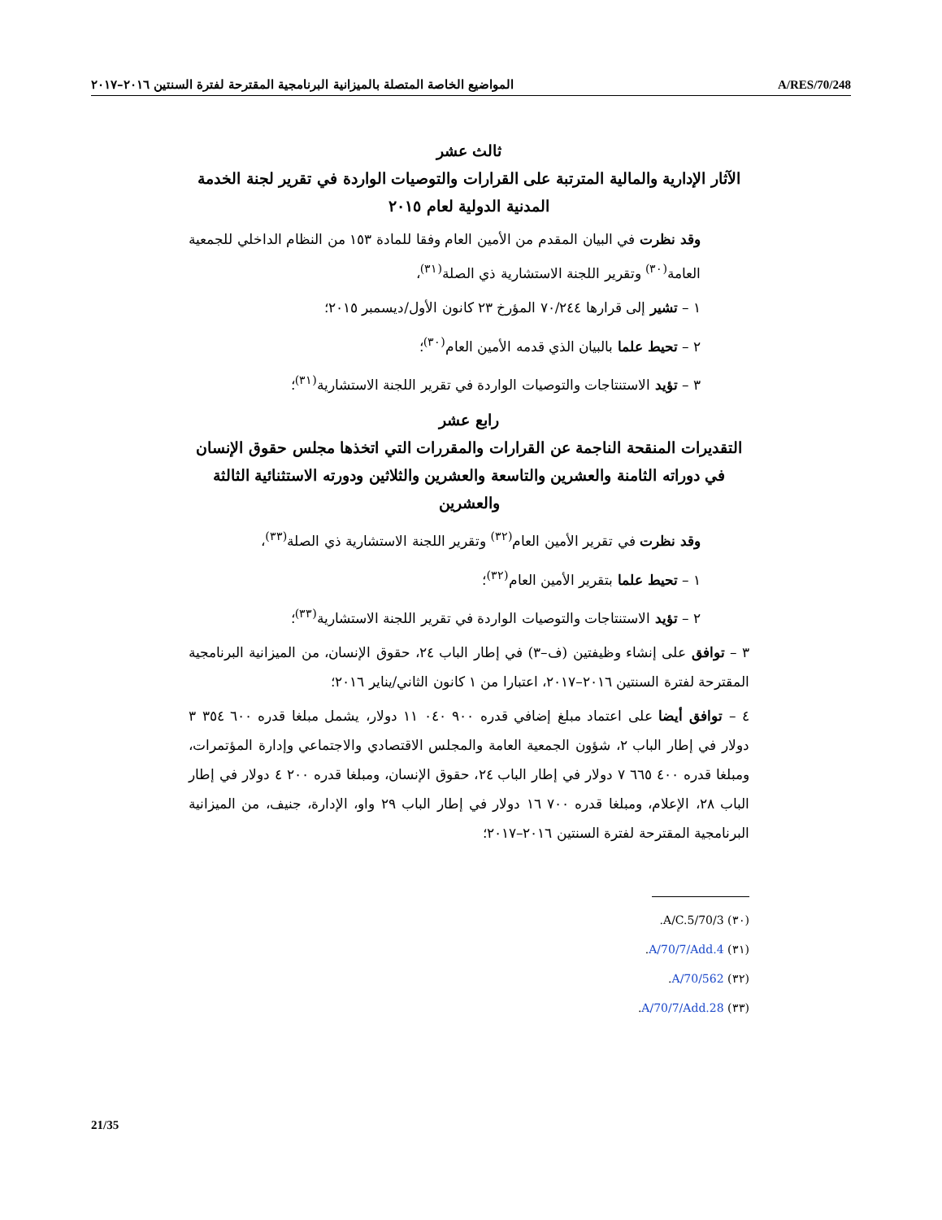المواضيع الخاصة المتصلة بالميزانية البرنامجية المقترحة لفترة السنتين ٢٠١٦–٢٠١٧
A/RES/70/248
ثالث عشر
الآثار الإدارية والمالية المترتبة على القرارات والتوصيات الواردة في تقرير لجنة الخدمة المدنية الدولية لعام ٢٠١٥
وقد نظرت في البيان المقدم من الأمين العام وفقا للمادة ١٥٣ من النظام الداخلي للجمعية العامة<sup>(٣٠)</sup> وتقرير اللجنة الاستشارية ذي الصلة<sup>(٣١)</sup>،
١ – تشير إلى قرارها ٧٠/٢٤٤ المؤرخ ٢٣ كانون الأول/ديسمبر ٢٠١٥؛
٢ – تحيط علما بالبيان الذي قدمه الأمين العام<sup>(٣٠)</sup>؛
٣ – تؤيد الاستنتاجات والتوصيات الواردة في تقرير اللجنة الاستشارية<sup>(٣١)</sup>؛
رابع عشر
التقديرات المنقحة الناجمة عن القرارات والمقررات التي اتخذها مجلس حقوق الإنسان في دوراته الثامنة والعشرين والتاسعة والعشرين والثلاثين ودورته الاستثنائية الثالثة والعشرين
وقد نظرت في تقرير الأمين العام<sup>(٣٢)</sup> وتقرير اللجنة الاستشارية ذي الصلة<sup>(٣٣)</sup>،
١ – تحيط علما بتقرير الأمين العام<sup>(٣٢)</sup>؛
٢ – تؤيد الاستنتاجات والتوصيات الواردة في تقرير اللجنة الاستشارية<sup>(٣٣)</sup>؛
٣ – توافق على إنشاء وظيفتين (ف–٣) في إطار الباب ٢٤، حقوق الإنسان، من الميزانية البرنامجية المقترحة لفترة السنتين ٢٠١٦–٢٠١٧، اعتبارا من ١ كانون الثاني/يناير ٢٠١٦؛
٤ – توافق أيضا على اعتماد مبلغ إضافي قدره ٩٠٠ ٠٤٠ ١١ دولار، يشمل مبلغا قدره ٦٠٠ ٣٥٤ ٣ دولار في إطار الباب ٢، شؤون الجمعية العامة والمجلس الاقتصادي والاجتماعي وإدارة المؤتمرات، ومبلغا قدره ٤٠٠ ٦٦٥ ٧ دولار في إطار الباب ٢٤، حقوق الإنسان، ومبلغا قدره ٢٠٠ ٤ دولار في إطار الباب ٢٨، الإعلام، ومبلغا قدره ٧٠٠ ١٦ دولار في إطار الباب ٢٩ واو، الإدارة، جنيف، من الميزانية البرنامجية المقترحة لفترة السنتين ٢٠١٦–٢٠١٧؛
(٣٠) A/C.5/70/3.
(٣١) A/70/7/Add.4.
(٣٢) A/70/562.
(٣٣) A/70/7/Add.28.
21/35